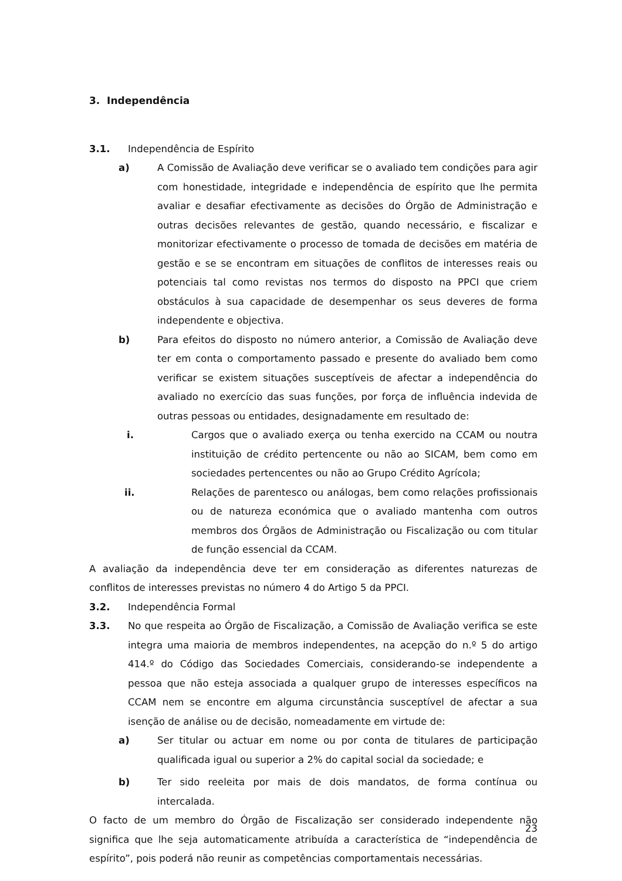3. Independência
3.1. Independência de Espírito
a) A Comissão de Avaliação deve verificar se o avaliado tem condições para agir com honestidade, integridade e independência de espírito que lhe permita avaliar e desafiar efectivamente as decisões do Órgão de Administração e outras decisões relevantes de gestão, quando necessário, e fiscalizar e monitorizar efectivamente o processo de tomada de decisões em matéria de gestão e se se encontram em situações de conflitos de interesses reais ou potenciais tal como revistas nos termos do disposto na PPCI que criem obstáculos à sua capacidade de desempenhar os seus deveres de forma independente e objectiva.
b) Para efeitos do disposto no número anterior, a Comissão de Avaliação deve ter em conta o comportamento passado e presente do avaliado bem como verificar se existem situações susceptíveis de afectar a independência do avaliado no exercício das suas funções, por força de influência indevida de outras pessoas ou entidades, designadamente em resultado de:
i. Cargos que o avaliado exerça ou tenha exercido na CCAM ou noutra instituição de crédito pertencente ou não ao SICAM, bem como em sociedades pertencentes ou não ao Grupo Crédito Agrícola;
ii. Relações de parentesco ou análogas, bem como relações profissionais ou de natureza económica que o avaliado mantenha com outros membros dos Órgãos de Administração ou Fiscalização ou com titular de função essencial da CCAM.
A avaliação da independência deve ter em consideração as diferentes naturezas de conflitos de interesses previstas no número 4 do Artigo 5 da PPCI.
3.2. Independência Formal
3.3. No que respeita ao Órgão de Fiscalização, a Comissão de Avaliação verifica se este integra uma maioria de membros independentes, na acepção do n.º 5 do artigo 414.º do Código das Sociedades Comerciais, considerando-se independente a pessoa que não esteja associada a qualquer grupo de interesses específicos na CCAM nem se encontre em alguma circunstância susceptível de afectar a sua isenção de análise ou de decisão, nomeadamente em virtude de:
a) Ser titular ou actuar em nome ou por conta de titulares de participação qualificada igual ou superior a 2% do capital social da sociedade; e
b) Ter sido reeleita por mais de dois mandatos, de forma contínua ou intercalada.
O facto de um membro do Órgão de Fiscalização ser considerado independente não significa que lhe seja automaticamente atribuída a característica de “independência de espírito”, pois poderá não reunir as competências comportamentais necessárias.
23